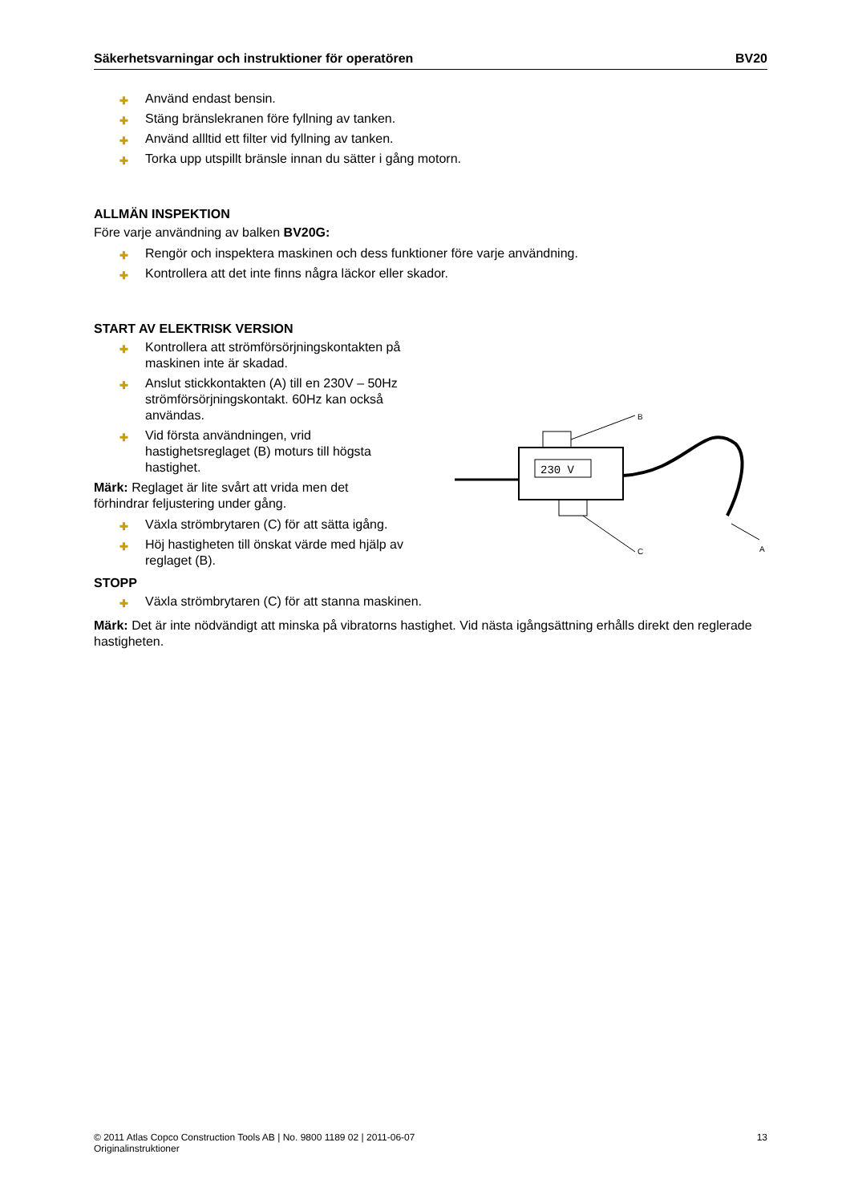Säkerhetsvarningar och instruktioner för operatören BV20
✚ Använd endast bensin.
✚ Stäng bränslekranen före fyllning av tanken.
✚ Använd allltid ett filter vid fyllning av tanken.
✚ Torka upp utspillt bränsle innan du sätter i gång motorn.
ALLMÄN INSPEKTION
Före varje användning av balken BV20G:
✚ Rengör och inspektera maskinen och dess funktioner före varje användning.
✚ Kontrollera att det inte finns några läckor eller skador.
START AV ELEKTRISK VERSION
✚ Kontrollera att strömförsörjningskontakten på maskinen inte är skadad.
✚ Anslut stickkontakten (A) till en 230V – 50Hz strömförsörjningskontakt. 60Hz kan också användas.
✚ Vid första användningen, vrid hastighetsreglaget (B) moturs till högsta hastighet.
Märk: Reglaget är lite svårt att vrida men det förhindrar feljustering under gång.
✚ Växla strömbrytaren (C) för att sätta igång.
✚ Höj hastigheten till önskat värde med hjälp av reglaget (B).
230 V
B
C
A
STOPP
✚ Växla strömbrytaren (C) för att stanna maskinen.
Märk: Det är inte nödvändigt att minska på vibratorns hastighet. Vid nästa igångsättning erhålls direkt den reglerade hastigheten.
© 2011 Atlas Copco Construction Tools AB | No. 9800 1189 02 | 2011-06-07
Originalinstruktioner
13